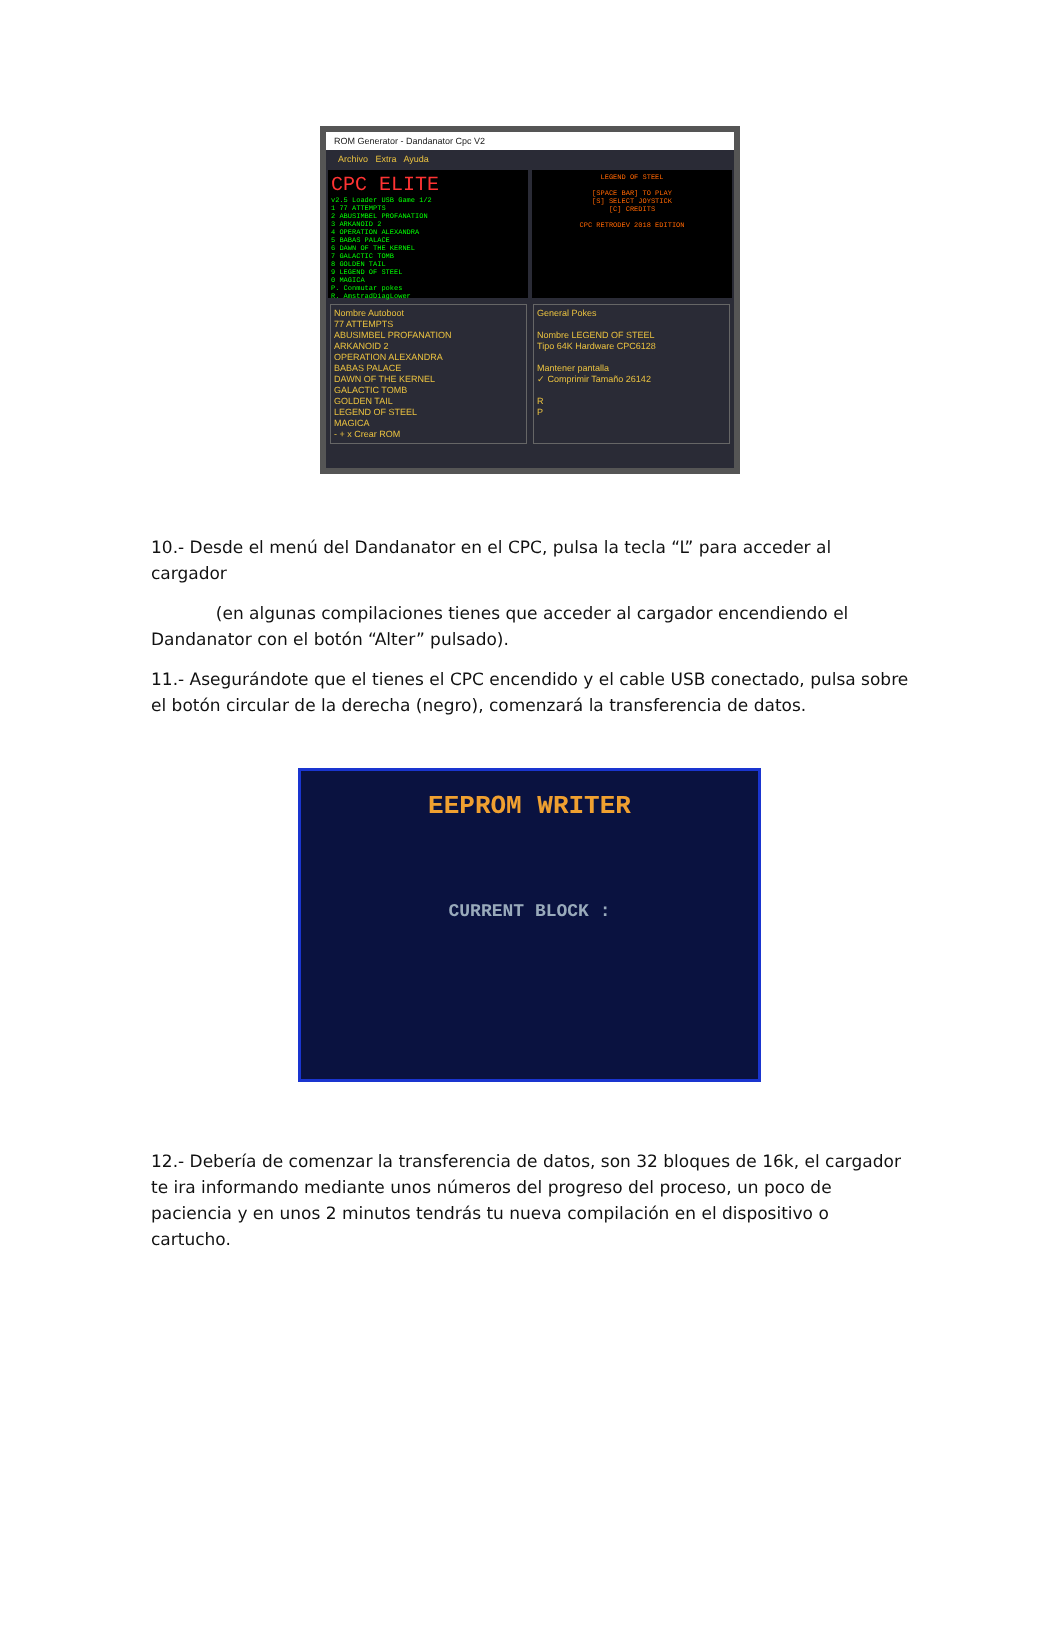ROM Generator - Dandanator Cpc V2
Archivo Extra Ayuda
CPC ELITE
v2.5 Loader USB Game 1/2
1 77 ATTEMPTS
2 ABUSIMBEL PROFANATION
3 ARKANOID 2
4 OPERATION ALEXANDRA
5 BABAS PALACE
6 DAWN OF THE KERNEL
7 GALACTIC TOMB
8 GOLDEN TAIL
9 LEGEND OF STEEL
0 MAGICA
P. Conmutar pokes
R. AmstradDiagLower
LEGEND OF STEEL
[SPACE BAR] TO PLAY
[S] SELECT JOYSTICK
[C] CREDITS
CPC RETRODEV 2018 EDITION
Nombre Autoboot
77 ATTEMPTS
ABUSIMBEL PROFANATION
ARKANOID 2
OPERATION ALEXANDRA
BABAS PALACE
DAWN OF THE KERNEL
GALACTIC TOMB
GOLDEN TAIL
LEGEND OF STEEL
MAGICA
- + x Crear ROM
General Pokes
Nombre LEGEND OF STEEL
Tipo 64K Hardware CPC6128
Mantener pantalla
✓ Comprimir Tamaño 26142
R
P
10.- Desde el menú del Dandanator en el CPC, pulsa la tecla “L” para acceder al cargador
(en algunas compilaciones tienes que acceder al cargador encendiendo el Dandanator con el botón “Alter” pulsado).
11.- Asegurándote que el tienes el CPC encendido y el cable USB conectado, pulsa sobre el botón circular de la derecha (negro), comenzará la transferencia de datos.
EEPROM WRITER
CURRENT BLOCK :
12.- Debería de comenzar la transferencia de datos, son 32 bloques de 16k, el cargador te ira informando mediante unos números del progreso del proceso, un poco de paciencia y en unos 2 minutos tendrás tu nueva compilación en el dispositivo o cartucho.